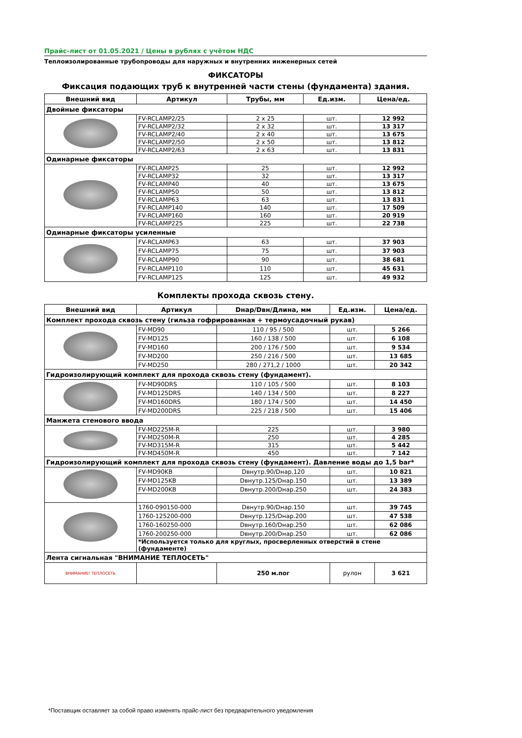Прайс-лист от 01.05.2021 / Цены в рублях с учётом НДС
Теплоизолированные трубопроводы для наружных и внутренних инженерных сетей
ФИКСАТОРЫ
Фиксация подающих труб к внутренней части стены (фундамента) здания.
| Внешний вид | Артикул | Трубы, мм | Ед.изм. | Цена/ед. |
| --- | --- | --- | --- | --- |
| Двойные фиксаторы | | | | |
| | FV-RCLAMP2/25 | 2 x 25 | шт. | 12 992 |
| | FV-RCLAMP2/32 | 2 x 32 | шт. | 13 317 |
| | FV-RCLAMP2/40 | 2 x 40 | шт. | 13 675 |
| | FV-RCLAMP2/50 | 2 x 50 | шт. | 13 812 |
| | FV-RCLAMP2/63 | 2 x 63 | шт. | 13 831 |
| Одинарные фиксаторы | | | | |
| | FV-RCLAMP25 | 25 | шт. | 12 992 |
| | FV-RCLAMP32 | 32 | шт. | 13 317 |
| | FV-RCLAMP40 | 40 | шт. | 13 675 |
| | FV-RCLAMP50 | 50 | шт. | 13 812 |
| | FV-RCLAMP63 | 63 | шт. | 13 831 |
| | FV-RCLAMP140 | 140 | шт. | 17 509 |
| | FV-RCLAMP160 | 160 | шт. | 20 919 |
| | FV-RCLAMP225 | 225 | шт. | 22 738 |
| Одинарные фиксаторы усиленные | | | | |
| | FV-RCLAMP63 | 63 | шт. | 37 903 |
| | FV-RCLAMP75 | 75 | шт. | 37 903 |
| | FV-RCLAMP90 | 90 | шт. | 38 681 |
| | FV-RCLAMP110 | 110 | шт. | 45 631 |
| | FV-RCLAMP125 | 125 | шт. | 49 932 |
Комплекты прохода сквозь стену.
| Внешний вид | Артикул | Dнар/Dвн/Длина, мм | Ед.изм. | Цена/ед. |
| --- | --- | --- | --- | --- |
| Комплект прохода сквозь стену (гильза гофрированная + термоусадочный рукав) | | | | |
| | FV-MD90 | 110 / 95 / 500 | шт. | 5 266 |
| | FV-MD125 | 160 / 138 / 500 | шт. | 6 108 |
| | FV-MD160 | 200 / 176 / 500 | шт. | 9 534 |
| | FV-MD200 | 250 / 216 / 500 | шт. | 13 685 |
| | FV-MD250 | 280 / 271,2 / 1000 | шт. | 20 342 |
| Гидроизолирующий комплект для прохода сквозь стену (фундамент). | | | | |
| | FV-MD90DRS | 110 / 105 / 500 | шт. | 8 103 |
| | FV-MD125DRS | 140 / 134 / 500 | шт. | 8 227 |
| | FV-MD160DRS | 180 / 174 / 500 | шт. | 14 450 |
| | FV-MD200DRS | 225 / 218 / 500 | шт. | 15 406 |
| Манжета стенового ввода | | | | |
| | FV-MD225M-R | 225 | шт. | 3 980 |
| | FV-MD250M-R | 250 | шт. | 4 285 |
| | FV-MD315M-R | 315 | шт. | 5 442 |
| | FV-MD450M-R | 450 | шт. | 7 142 |
| Гидроизолирующий комплект для прохода сквозь стену (фундамент). Давление воды до 1,5 bar* | | | | |
| | FV-MD90KB | Dвнутр.90/Dнар.120 | шт. | 10 821 |
| | FV-MD125KB | Dвнутр.125/Dнар.150 | шт. | 13 389 |
| | FV-MD200KB | Dвнутр.200/Dнар.250 | шт. | 24 383 |
| | 1760-090150-000 | Dвнутр.90/Dнар.150 | шт. | 39 745 |
| | 1760-125200-000 | Dвнутр.125/Dнар.200 | шт. | 47 538 |
| | 1760-160250-000 | Dвнутр.160/Dнар.250 | шт. | 62 086 |
| | 1760-200250-000 | Dвнутр.200/Dнар.250 | шт. | 62 086 |
| | *Используется только для круглых, просверленных отверстий в стене (фундаменте) | | | |
| Лента сигнальная "ВНИМАНИЕ ТЕПЛОСЕТЬ" | | | | |
| ВНИМАНИЕ! ТЕПЛОСЕТЬ | | 250 м.пог | рулон | 3 621 |
*Поставщик оставляет за собой право изменять прайс-лист без предварительного уведомления